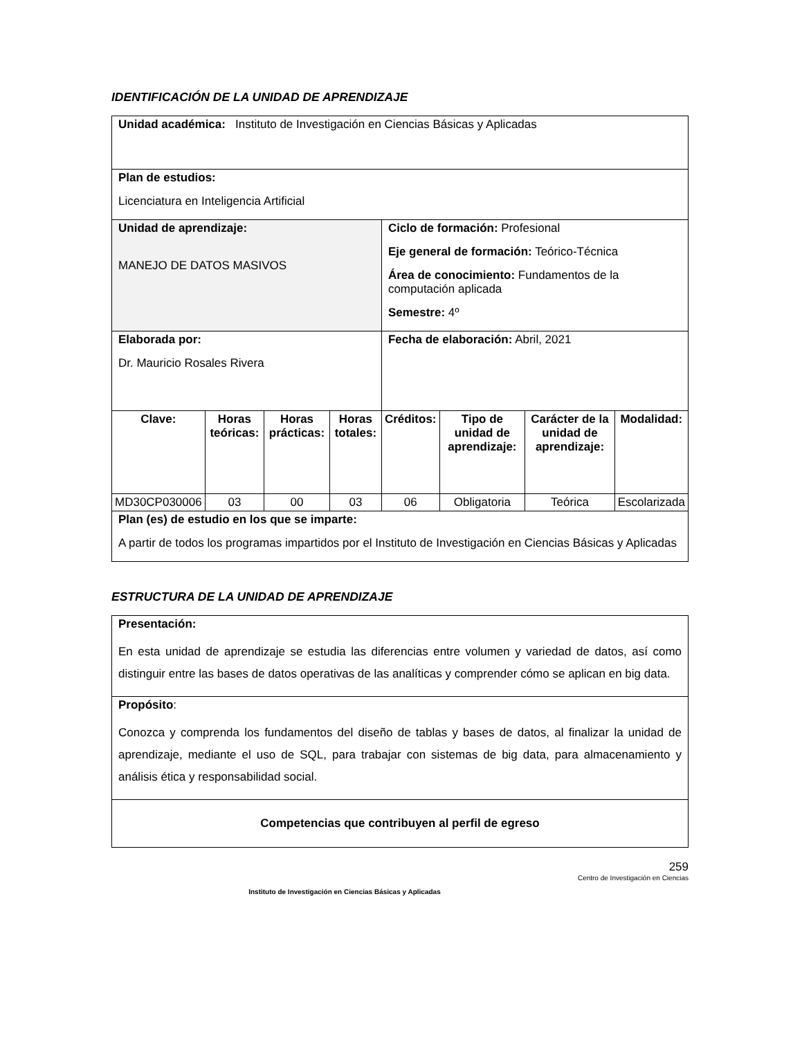IDENTIFICACIÓN DE LA UNIDAD DE APRENDIZAJE
| Unidad académica: Instituto de Investigación en Ciencias Básicas y Aplicadas | | | | | | | |
| Plan de estudios: Licenciatura en Inteligencia Artificial | | | | | | | |
| Unidad de aprendizaje: MANEJO DE DATOS MASIVOS | | | | Ciclo de formación: Profesional Eje general de formación: Teórico-Técnica Área de conocimiento: Fundamentos de la computación aplicada Semestre: 4º | | | |
| Elaborada por: Dr. Mauricio Rosales Rivera | | | | Fecha de elaboración: Abril, 2021 | | | |
| Clave: | Horas teóricas: | Horas prácticas: | Horas totales: | Créditos: | Tipo de unidad de aprendizaje: | Carácter de la unidad de aprendizaje: | Modalidad: |
| MD30CP030006 | 03 | 00 | 03 | 06 | Obligatoria | Teórica | Escolarizada |
| Plan (es) de estudio en los que se imparte: A partir de todos los programas impartidos por el Instituto de Investigación en Ciencias Básicas y Aplicadas | | | | | | | |
ESTRUCTURA DE LA UNIDAD DE APRENDIZAJE
| Presentación: En esta unidad de aprendizaje se estudia las diferencias entre volumen y variedad de datos, así como distinguir entre las bases de datos operativas de las analíticas y comprender cómo se aplican en big data. |
| Propósito : Conozca y comprenda los fundamentos del diseño de tablas y bases de datos, al finalizar la unidad de aprendizaje, mediante el uso de SQL, para trabajar con sistemas de big data, para almacenamiento y análisis ética y responsabilidad social. |
| Competencias que contribuyen al perfil de egreso |
Instituto de Investigación en Ciencias Básicas y Aplicadas
259
Centro de Investigación en Ciencias